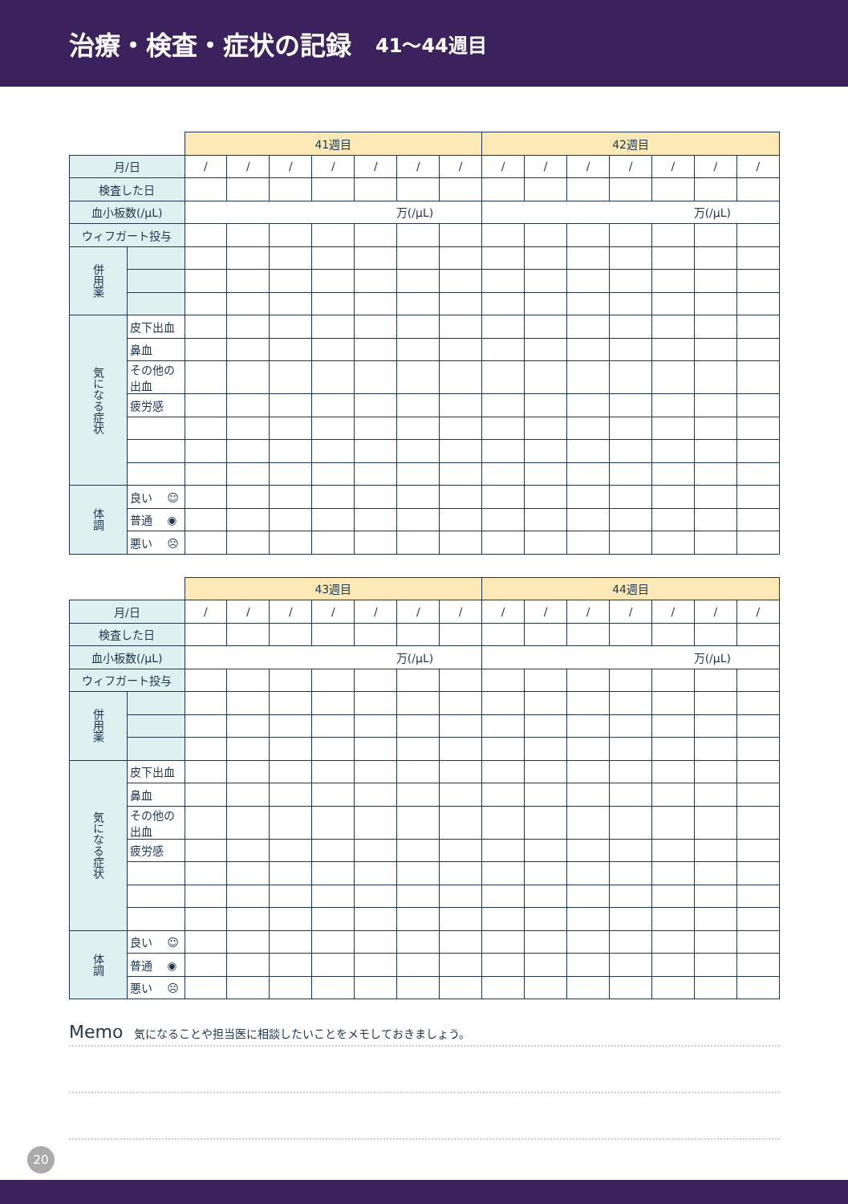治療・検査・症状の記録 41〜44週目
| | | 41週目 | | | | | | | 42週目 | | | | | | |
| 月/日 | | / | / | / | / | / | / | / | / | / | / | / | / | / | / |
| 検査した日 | | | | | | | | | | | | | | | |
| 血小板数(/μL) | | 万(/μL) | | | | | | | 万(/μL) | | | | | | |
| ウィフガート投与 | | | | | | | | | | | | | | | |
| 併用薬 | | | | | | | | | | | | | | | |
| 気になる症状 | 皮下出血 | | | | | | | | | | | | | | |
| | 鼻血 | | | | | | | | | | | | | | |
| | その他の出血 | | | | | | | | | | | | | | |
| | 疲労感 | | | | | | | | | | | | | | |
| 体調 | 良い ☺ | | | | | | | | | | | | | | |
| | 普通 ◉ | | | | | | | | | | | | | | |
| | 悪い ☹ | | | | | | | | | | | | | | |
| | | 43週目 | | | | | | | 44週目 | | | | | | |
| 月/日 | | / | / | / | / | / | / | / | / | / | / | / | / | / | / |
| 検査した日 | | | | | | | | | | | | | | | |
| 血小板数(/μL) | | 万(/μL) | | | | | | | 万(/μL) | | | | | | |
| ウィフガート投与 | | | | | | | | | | | | | | | |
| 併用薬 | | | | | | | | | | | | | | | |
| 気になる症状 | 皮下出血 | | | | | | | | | | | | | | |
| | 鼻血 | | | | | | | | | | | | | | |
| | その他の出血 | | | | | | | | | | | | | | |
| | 疲労感 | | | | | | | | | | | | | | |
| 体調 | 良い ☺ | | | | | | | | | | | | | | |
| | 普通 ◉ | | | | | | | | | | | | | | |
| | 悪い ☹ | | | | | | | | | | | | | | |
Memo 気になることや担当医に相談したいことをメモしておきましょう。
20